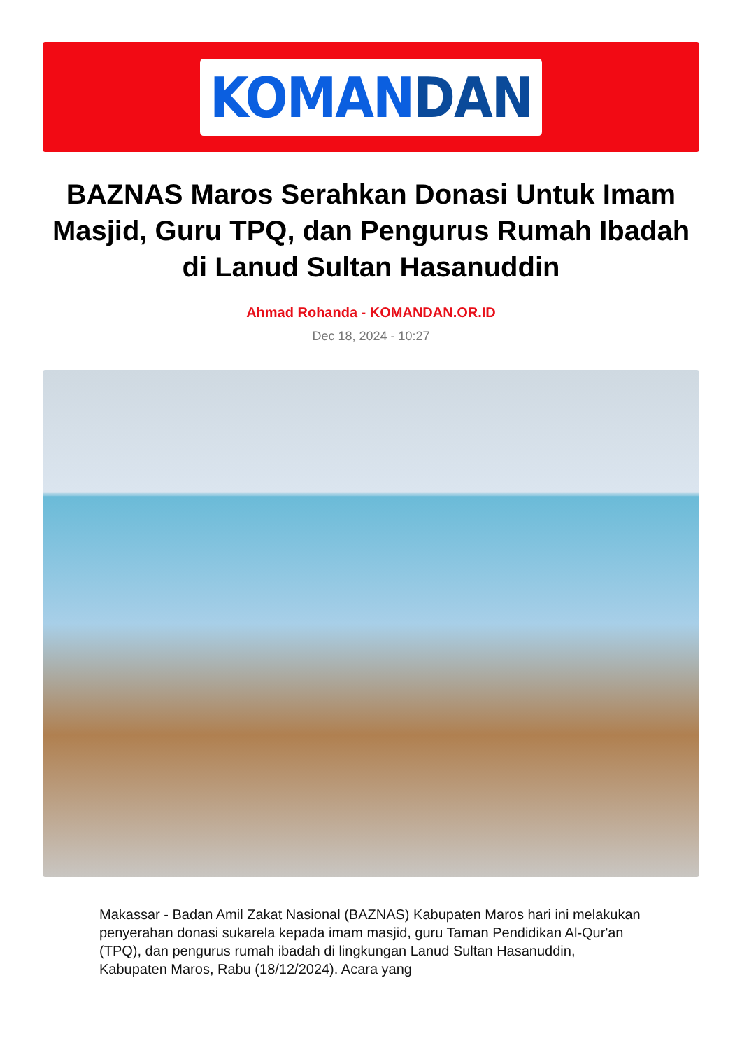KOMANDAN
BAZNAS Maros Serahkan Donasi Untuk Imam Masjid, Guru TPQ, dan Pengurus Rumah Ibadah di Lanud Sultan Hasanuddin
Ahmad Rohanda - KOMANDAN.OR.ID
Dec 18, 2024 - 10:27
Makassar - Badan Amil Zakat Nasional (BAZNAS) Kabupaten Maros hari ini melakukan penyerahan donasi sukarela kepada imam masjid, guru Taman Pendidikan Al-Qur'an (TPQ), dan pengurus rumah ibadah di lingkungan Lanud Sultan Hasanuddin, Kabupaten Maros, Rabu (18/12/2024). Acara yang